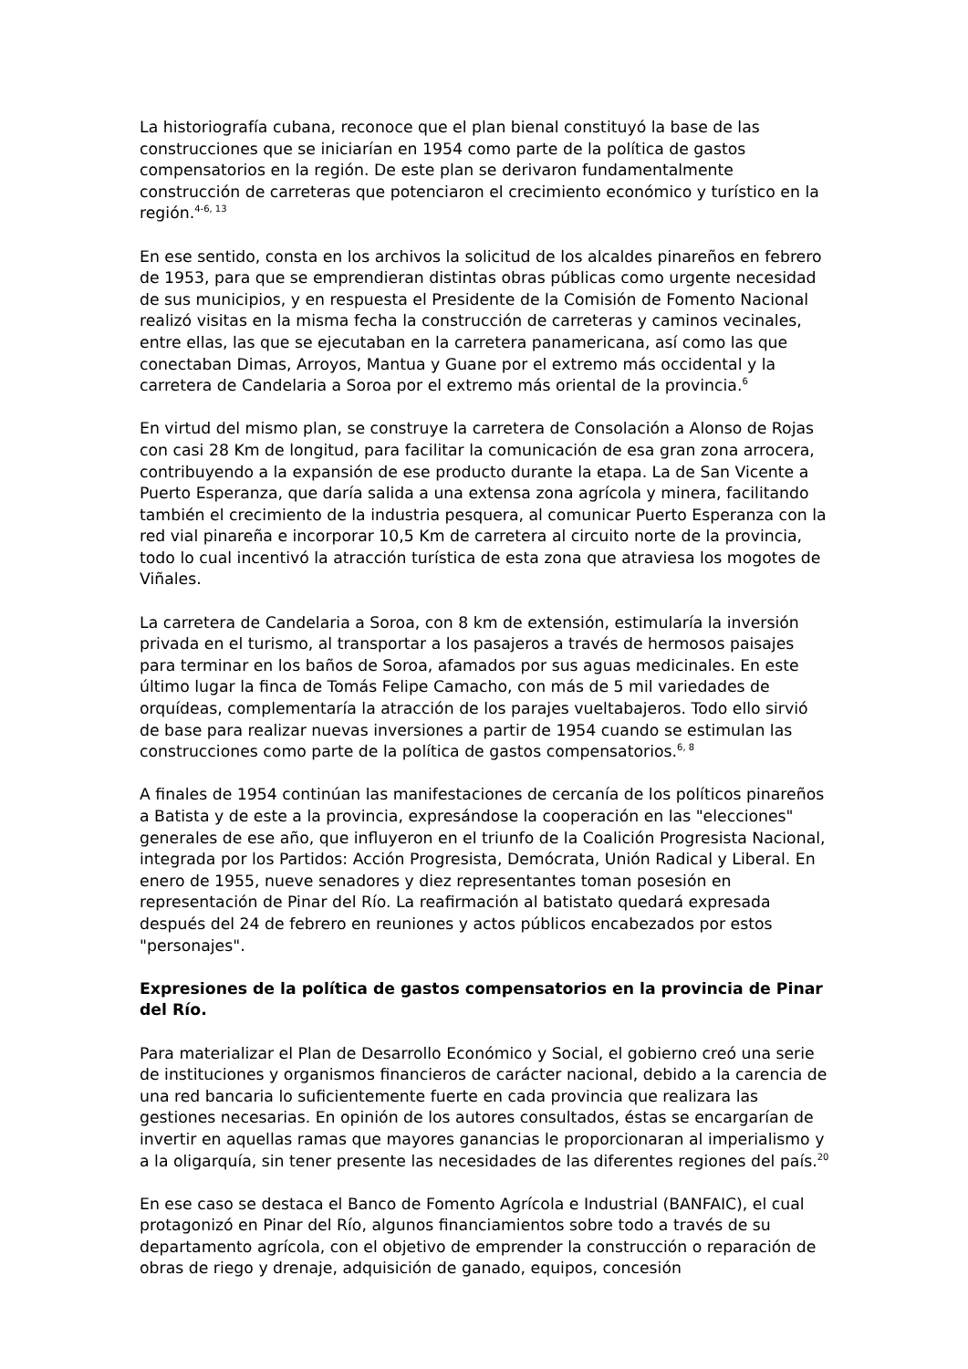La historiografía cubana, reconoce que el plan bienal constituyó la base de las construcciones que se iniciarían en 1954 como parte de la política de gastos compensatorios en la región. De este plan se derivaron fundamentalmente construcción de carreteras que potenciaron el crecimiento económico y turístico en la región.<sup>4-6, 13</sup>
En ese sentido, consta en los archivos la solicitud de los alcaldes pinareños en febrero de 1953, para que se emprendieran distintas obras públicas como urgente necesidad de sus municipios, y en respuesta el Presidente de la Comisión de Fomento Nacional realizó visitas en la misma fecha la construcción de carreteras y caminos vecinales, entre ellas, las que se ejecutaban en la carretera panamericana, así como las que conectaban Dimas, Arroyos, Mantua y Guane por el extremo más occidental y la carretera de Candelaria a Soroa por el extremo más oriental de la provincia.<sup>6</sup>
En virtud del mismo plan, se construye la carretera de Consolación a Alonso de Rojas con casi 28 Km de longitud, para facilitar la comunicación de esa gran zona arrocera, contribuyendo a la expansión de ese producto durante la etapa. La de San Vicente a Puerto Esperanza, que daría salida a una extensa zona agrícola y minera, facilitando también el crecimiento de la industria pesquera, al comunicar Puerto Esperanza con la red vial pinareña e incorporar 10,5 Km de carretera al circuito norte de la provincia, todo lo cual incentivó la atracción turística de esta zona que atraviesa los mogotes de Viñales.
La carretera de Candelaria a Soroa, con 8 km de extensión, estimularía la inversión privada en el turismo, al transportar a los pasajeros a través de hermosos paisajes para terminar en los baños de Soroa, afamados por sus aguas medicinales. En este último lugar la finca de Tomás Felipe Camacho, con más de 5 mil variedades de orquídeas, complementaría la atracción de los parajes vueltabajeros. Todo ello sirvió de base para realizar nuevas inversiones a partir de 1954 cuando se estimulan las construcciones como parte de la política de gastos compensatorios.<sup>6, 8</sup>
A finales de 1954 continúan las manifestaciones de cercanía de los políticos pinareños a Batista y de este a la provincia, expresándose la cooperación en las "elecciones" generales de ese año, que influyeron en el triunfo de la Coalición Progresista Nacional, integrada por los Partidos: Acción Progresista, Demócrata, Unión Radical y Liberal. En enero de 1955, nueve senadores y diez representantes toman posesión en representación de Pinar del Río. La reafirmación al batistato quedará expresada después del 24 de febrero en reuniones y actos públicos encabezados por estos "personajes".
Expresiones de la política de gastos compensatorios en la provincia de Pinar del Río.
Para materializar el Plan de Desarrollo Económico y Social, el gobierno creó una serie de instituciones y organismos financieros de carácter nacional, debido a la carencia de una red bancaria lo suficientemente fuerte en cada provincia que realizara las gestiones necesarias. En opinión de los autores consultados, éstas se encargarían de invertir en aquellas ramas que mayores ganancias le proporcionaran al imperialismo y a la oligarquía, sin tener presente las necesidades de las diferentes regiones del país.<sup>20</sup>
En ese caso se destaca el Banco de Fomento Agrícola e Industrial (BANFAIC), el cual protagonizó en Pinar del Río, algunos financiamientos sobre todo a través de su departamento agrícola, con el objetivo de emprender la construcción o reparación de obras de riego y drenaje, adquisición de ganado, equipos, concesión